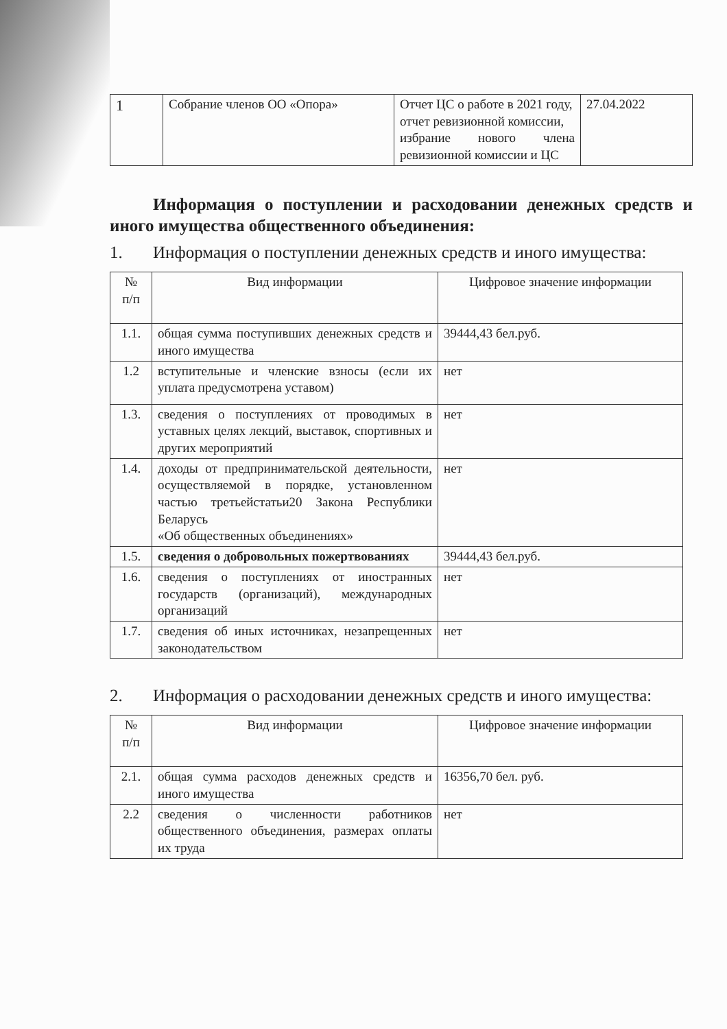| 1 | Собрание членов ОО «Опора» | Отчет ЦС о работе в 2021 году, отчет ревизионной комиссии, избрание нового члена ревизионной комиссии и ЦС | 27.04.2022 |
Информация о поступлении и расходовании денежных средств и иного имущества общественного объединения:
1. Информация о поступлении денежных средств и иного имущества:
| № п/п | Вид информации | Цифровое значение информации |
| --- | --- | --- |
| 1.1. | общая сумма поступивших денежных средств и иного имущества | 39444,43 бел.руб. |
| 1.2 | вступительные и членские взносы (если их уплата предусмотрена уставом) | нет |
| 1.3. | сведения о поступлениях от проводимых в уставных целях лекций, выставок, спортивных и других мероприятий | нет |
| 1.4. | доходы от предпринимательской деятельности, осуществляемой в порядке, установленном частью третьейстатьи20 Закона Республики Беларусь «Об общественных объединениях» | нет |
| 1.5. | сведения о добровольных пожертвованиях | 39444,43 бел.руб. |
| 1.6. | сведения о поступлениях от иностранных государств (организаций), международных организаций | нет |
| 1.7. | сведения об иных источниках, незапрещенных законодательством | нет |
2. Информация о расходовании денежных средств и иного имущества:
| № п/п | Вид информации | Цифровое значение информации |
| --- | --- | --- |
| 2.1. | общая сумма расходов денежных средств и иного имущества | 16356,70 бел. руб. |
| 2.2 | сведения о численности работников общественного объединения, размерах оплаты их труда | нет |